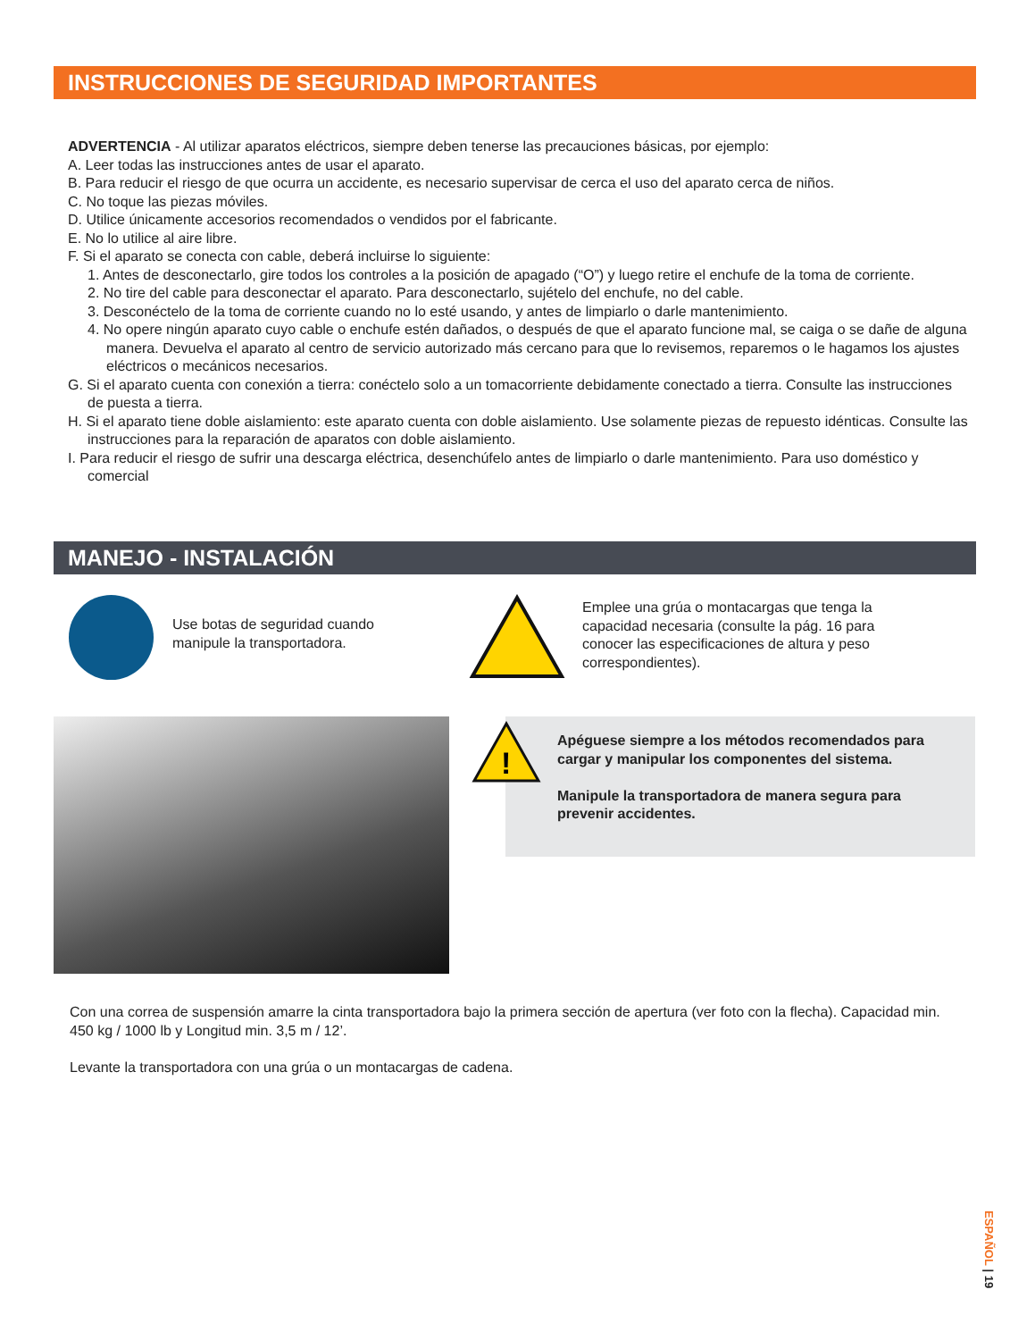INSTRUCCIONES DE SEGURIDAD IMPORTANTES
ADVERTENCIA - Al utilizar aparatos eléctricos, siempre deben tenerse las precauciones básicas, por ejemplo:
A. Leer todas las instrucciones antes de usar el aparato.
B. Para reducir el riesgo de que ocurra un accidente, es necesario supervisar de cerca el uso del aparato cerca de niños.
C. No toque las piezas móviles.
D. Utilice únicamente accesorios recomendados o vendidos por el fabricante.
E. No lo utilice al aire libre.
F. Si el aparato se conecta con cable, deberá incluirse lo siguiente:
1. Antes de desconectarlo, gire todos los controles a la posición de apagado (“O”) y luego retire el enchufe de la toma de corriente.
2. No tire del cable para desconectar el aparato. Para desconectarlo, sujételo del enchufe, no del cable.
3. Desconéctelo de la toma de corriente cuando no lo esté usando, y antes de limpiarlo o darle mantenimiento.
4. No opere ningún aparato cuyo cable o enchufe estén dañados, o después de que el aparato funcione mal, se caiga o se dañe de alguna manera. Devuelva el aparato al centro de servicio autorizado más cercano para que lo revisemos, reparemos o le hagamos los ajustes eléctricos o mecánicos necesarios.
G. Si el aparato cuenta con conexión a tierra: conéctelo solo a un tomacorriente debidamente conectado a tierra. Consulte las instrucciones de puesta a tierra.
H. Si el aparato tiene doble aislamiento: este aparato cuenta con doble aislamiento. Use solamente piezas de repuesto idénticas. Consulte las instrucciones para la reparación de aparatos con doble aislamiento.
I. Para reducir el riesgo de sufrir una descarga eléctrica, desenchúfelo antes de limpiarlo o darle mantenimiento. Para uso doméstico y comercial
MANEJO - INSTALACIÓN
Use botas de seguridad cuando
manipule la transportadora.
Emplee una grúa o montacargas que tenga la
capacidad necesaria (consulte la pág. 16 para
conocer las especificaciones de altura y peso
correspondientes).
!
Apéguese siempre a los métodos recomendados para cargar y manipular los componentes del sistema.
Manipule la transportadora de manera segura para prevenir accidentes.
Con una correa de suspensión amarre la cinta transportadora bajo la primera sección de apertura (ver foto con la flecha). Capacidad min. 450 kg / 1000 lb y Longitud min. 3,5 m / 12’.
Levante la transportadora con una grúa o un montacargas de cadena.
ESPAÑOL | 19